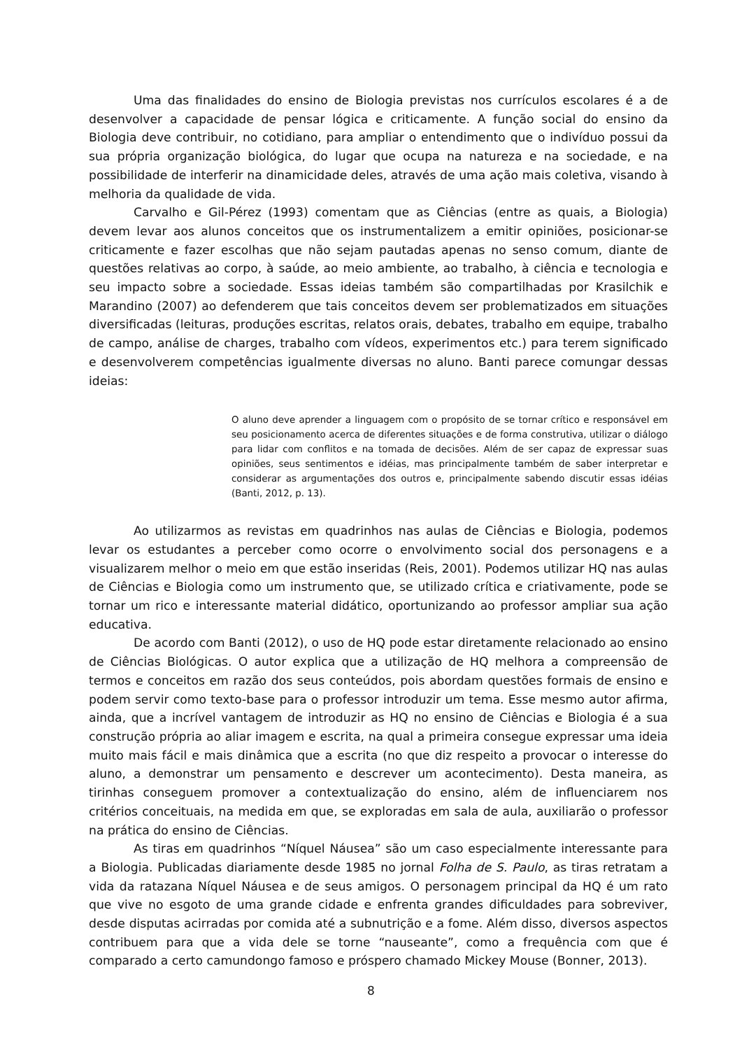Uma das finalidades do ensino de Biologia previstas nos currículos escolares é a de desenvolver a capacidade de pensar lógica e criticamente. A função social do ensino da Biologia deve contribuir, no cotidiano, para ampliar o entendimento que o indivíduo possui da sua própria organização biológica, do lugar que ocupa na natureza e na sociedade, e na possibilidade de interferir na dinamicidade deles, através de uma ação mais coletiva, visando à melhoria da qualidade de vida.
Carvalho e Gil-Pérez (1993) comentam que as Ciências (entre as quais, a Biologia) devem levar aos alunos conceitos que os instrumentalizem a emitir opiniões, posicionar-se criticamente e fazer escolhas que não sejam pautadas apenas no senso comum, diante de questões relativas ao corpo, à saúde, ao meio ambiente, ao trabalho, à ciência e tecnologia e seu impacto sobre a sociedade. Essas ideias também são compartilhadas por Krasilchik e Marandino (2007) ao defenderem que tais conceitos devem ser problematizados em situações diversificadas (leituras, produções escritas, relatos orais, debates, trabalho em equipe, trabalho de campo, análise de charges, trabalho com vídeos, experimentos etc.) para terem significado e desenvolverem competências igualmente diversas no aluno. Banti parece comungar dessas ideias:
O aluno deve aprender a linguagem com o propósito de se tornar crítico e responsável em seu posicionamento acerca de diferentes situações e de forma construtiva, utilizar o diálogo para lidar com conflitos e na tomada de decisões. Além de ser capaz de expressar suas opiniões, seus sentimentos e idéias, mas principalmente também de saber interpretar e considerar as argumentações dos outros e, principalmente sabendo discutir essas idéias (Banti, 2012, p. 13).
Ao utilizarmos as revistas em quadrinhos nas aulas de Ciências e Biologia, podemos levar os estudantes a perceber como ocorre o envolvimento social dos personagens e a visualizarem melhor o meio em que estão inseridas (Reis, 2001). Podemos utilizar HQ nas aulas de Ciências e Biologia como um instrumento que, se utilizado crítica e criativamente, pode se tornar um rico e interessante material didático, oportunizando ao professor ampliar sua ação educativa.
De acordo com Banti (2012), o uso de HQ pode estar diretamente relacionado ao ensino de Ciências Biológicas. O autor explica que a utilização de HQ melhora a compreensão de termos e conceitos em razão dos seus conteúdos, pois abordam questões formais de ensino e podem servir como texto-base para o professor introduzir um tema. Esse mesmo autor afirma, ainda, que a incrível vantagem de introduzir as HQ no ensino de Ciências e Biologia é a sua construção própria ao aliar imagem e escrita, na qual a primeira consegue expressar uma ideia muito mais fácil e mais dinâmica que a escrita (no que diz respeito a provocar o interesse do aluno, a demonstrar um pensamento e descrever um acontecimento). Desta maneira, as tirinhas conseguem promover a contextualização do ensino, além de influenciarem nos critérios conceituais, na medida em que, se exploradas em sala de aula, auxiliarão o professor na prática do ensino de Ciências.
As tiras em quadrinhos “Níquel Náusea” são um caso especialmente interessante para a Biologia. Publicadas diariamente desde 1985 no jornal Folha de S. Paulo, as tiras retratam a vida da ratazana Níquel Náusea e de seus amigos. O personagem principal da HQ é um rato que vive no esgoto de uma grande cidade e enfrenta grandes dificuldades para sobreviver, desde disputas acirradas por comida até a subnutrição e a fome. Além disso, diversos aspectos contribuem para que a vida dele se torne “nauseante”, como a frequência com que é comparado a certo camundongo famoso e próspero chamado Mickey Mouse (Bonner, 2013).
8